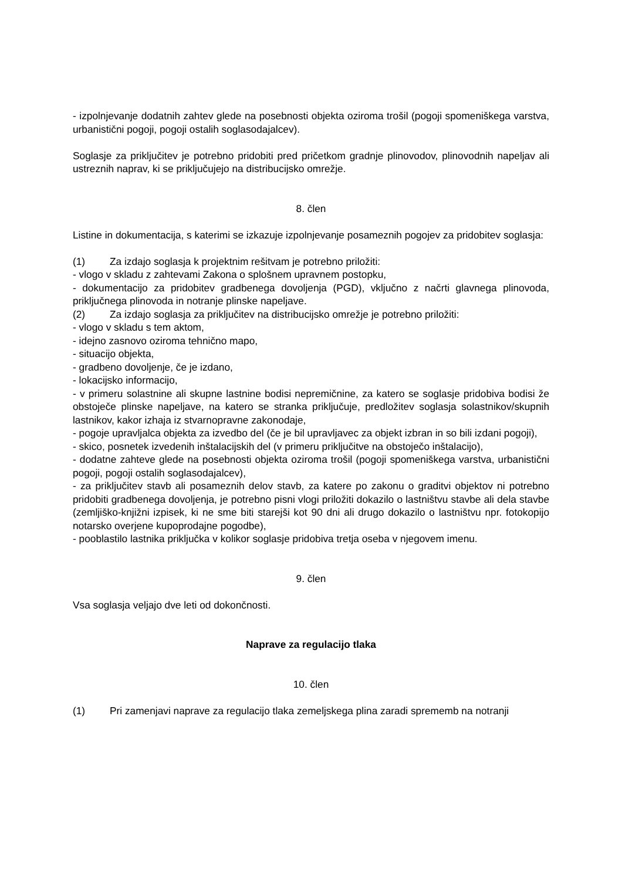- izpolnjevanje dodatnih zahtev glede na posebnosti objekta oziroma trošil (pogoji spomeniškega varstva, urbanistični pogoji, pogoji ostalih soglasodajalcev).
Soglasje za priključitev je potrebno pridobiti pred pričetkom gradnje plinovodov, plinovodnih napeljav ali ustreznih naprav, ki se priključujejo na distribucijsko omrežje.
8. člen
Listine in dokumentacija, s katerimi se izkazuje izpolnjevanje posameznih pogojev za pridobitev soglasja:
(1) Za izdajo soglasja k projektnim rešitvam je potrebno priložiti:
- vlogo v skladu z zahtevami Zakona o splošnem upravnem postopku,
- dokumentacijo za pridobitev gradbenega dovoljenja (PGD), vključno z načrti glavnega plinovoda, priključnega plinovoda in notranje plinske napeljave.
(2) Za izdajo soglasja za priključitev na distribucijsko omrežje je potrebno priložiti:
- vlogo v skladu s tem aktom,
- idejno zasnovo oziroma tehnično mapo,
- situacijo objekta,
- gradbeno dovoljenje, če je izdano,
- lokacijsko informacijo,
- v primeru solastnine ali skupne lastnine bodisi nepremičnine, za katero se soglasje pridobiva bodisi že obstoječe plinske napeljave, na katero se stranka priključuje, predložitev soglasja solastnikov/skupnih lastnikov, kakor izhaja iz stvarnopravne zakonodaje,
- pogoje upravljalca objekta za izvedbo del (če je bil upravljavec za objekt izbran in so bili izdani pogoji),
- skico, posnetek izvedenih inštalacijskih del (v primeru priključitve na obstoječo inštalacijo),
- dodatne zahteve glede na posebnosti objekta oziroma trošil (pogoji spomeniškega varstva, urbanistični pogoji, pogoji ostalih soglasodajalcev),
- za priključitev stavb ali posameznih delov stavb, za katere po zakonu o graditvi objektov ni potrebno pridobiti gradbenega dovoljenja, je potrebno pisni vlogi priložiti dokazilo o lastništvu stavbe ali dela stavbe (zemljiško-knjižni izpisek, ki ne sme biti starejši kot 90 dni ali drugo dokazilo o lastništvu npr. fotokopijo notarsko overjene kupoprodajne pogodbe),
- pooblastilo lastnika priključka v kolikor soglasje pridobiva tretja oseba v njegovem imenu.
9. člen
Vsa soglasja veljajo dve leti od dokončnosti.
Naprave za regulacijo tlaka
10. člen
(1) Pri zamenjavi naprave za regulacijo tlaka zemeljskega plina zaradi sprememb na notranji